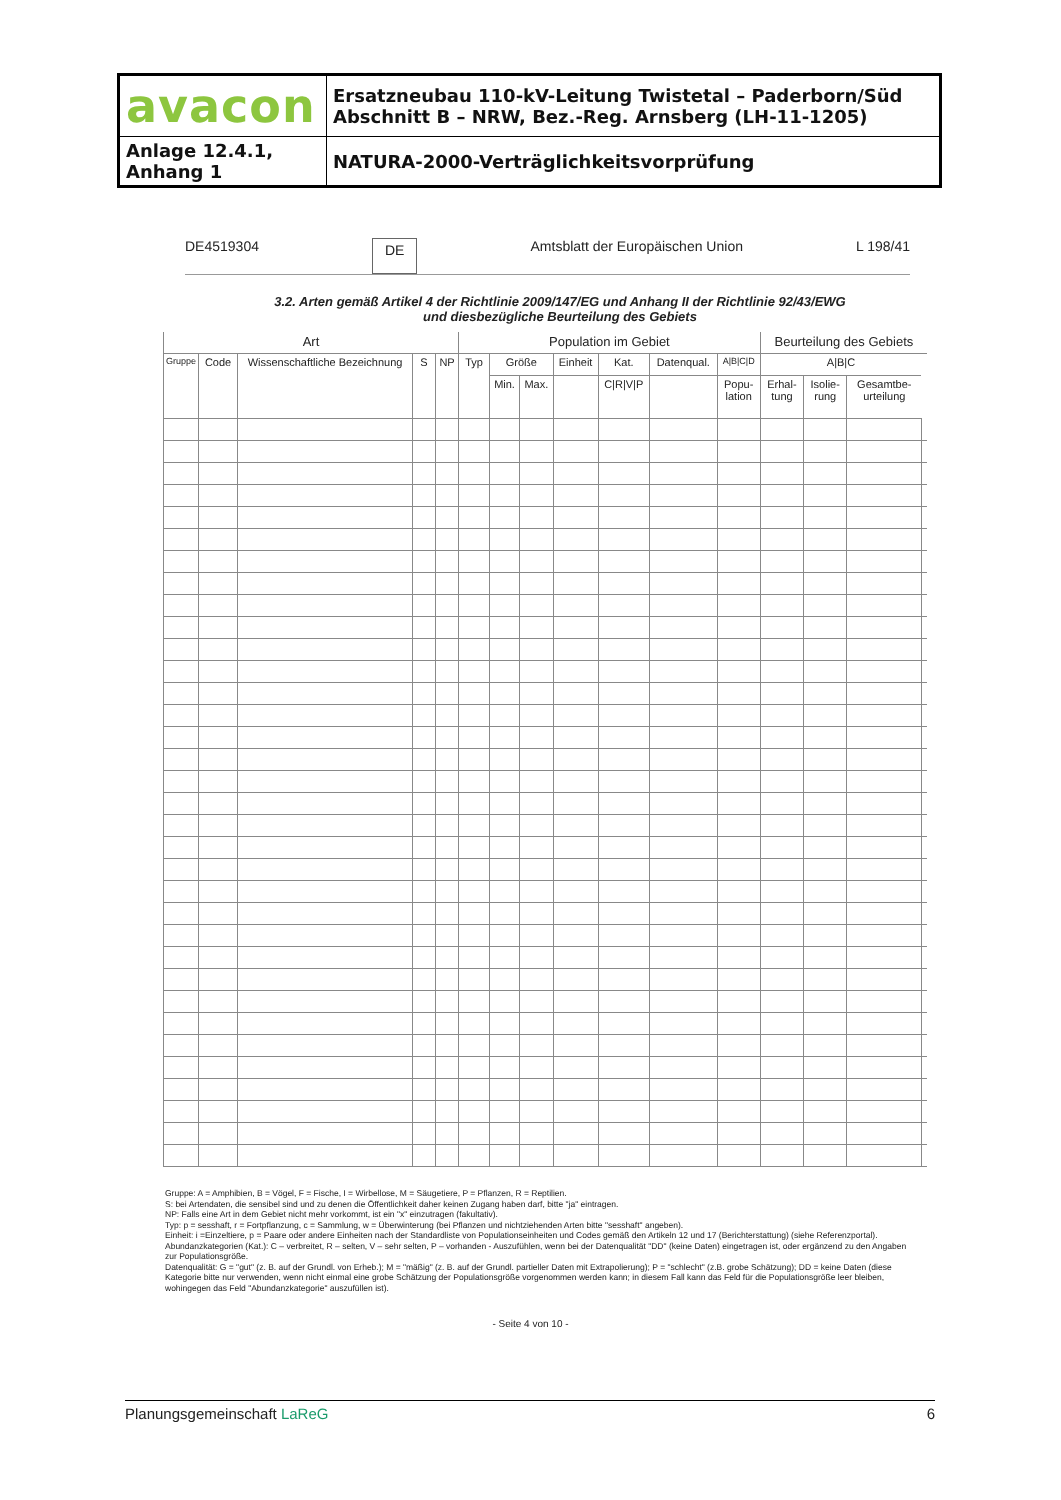| avacon | Ersatzneubau 110-kV-Leitung Twistetal – Paderborn/Süd Abschnitt B – NRW, Bez.-Reg. Arnsberg (LH-11-1205) |
| Anlage 12.4.1, Anhang 1 | NATURA-2000-Verträglichkeitsvorprüfung |
DE4519304 DE Amtsblatt der Europäischen Union L 198/41
3.2. Arten gemäß Artikel 4 der Richtlinie 2009/147/EG und Anhang II der Richtlinie 92/43/EWG
und diesbezügliche Beurteilung des Gebiets
| Art | | | | | Population im Gebiet | | | | | | | Beurteilung des Gebiets | | | |
| --- | --- | --- | --- | --- | --- | --- | --- | --- | --- | --- | --- | --- | --- | --- | --- |
| Gruppe | Code | Wissenschaftliche Bezeichnung | S | NP | Typ | Größe | | Einheit | Kat. | Datenqual. | A/B/C/D | A/B/C | | | |
| | | | | | | Min. | Max. | | C/R/V/P | | Popu- lation | Erhal- tung | Isolie- rung | Gesamtbe- urteilung | |
Gruppe: A = Amphibien, B = Vögel, F = Fische, I = Wirbellose, M = Säugetiere, P = Pflanzen, R = Reptilien.
S: bei Artendaten, die sensibel sind und zu denen die Öffentlichkeit daher keinen Zugang haben darf, bitte "ja" eintragen.
NP: Falls eine Art in dem Gebiet nicht mehr vorkommt, ist ein "x" einzutragen (fakultativ).
Typ: p = sesshaft, r = Fortpflanzung, c = Sammlung, w = Überwinterung (bei Pflanzen und nichtziehenden Arten bitte "sesshaft" angeben).
Einheit: i =Einzeltiere, p = Paare oder andere Einheiten nach der Standardliste von Populationseinheiten und Codes gemäß den Artikeln 12 und 17 (Berichterstattung) (siehe Referenzportal).
Abundanzkategorien (Kat.): C – verbreitet, R – selten, V – sehr selten, P – vorhanden - Auszufühlen, wenn bei der Datenqualität "DD" (keine Daten) eingetragen ist, oder ergänzend zu den Angaben zur Populationsgröße.
Datenqualität: G = "gut" (z. B. auf der Grundl. von Erheb.); M = "mäßig" (z. B. auf der Grundl. partieller Daten mit Extrapolierung); P = "schlecht" (z.B. grobe Schätzung); DD = keine Daten (diese Kategorie bitte nur verwenden, wenn nicht einmal eine grobe Schätzung der Populationsgröße vorgenommen werden kann; in diesem Fall kann das Feld für die Populationsgröße leer bleiben, wohingegen das Feld "Abundanzkategorie" auszufüllen ist).
- Seite 4 von 10 -
Planungsgemeinschaft LaReG 6